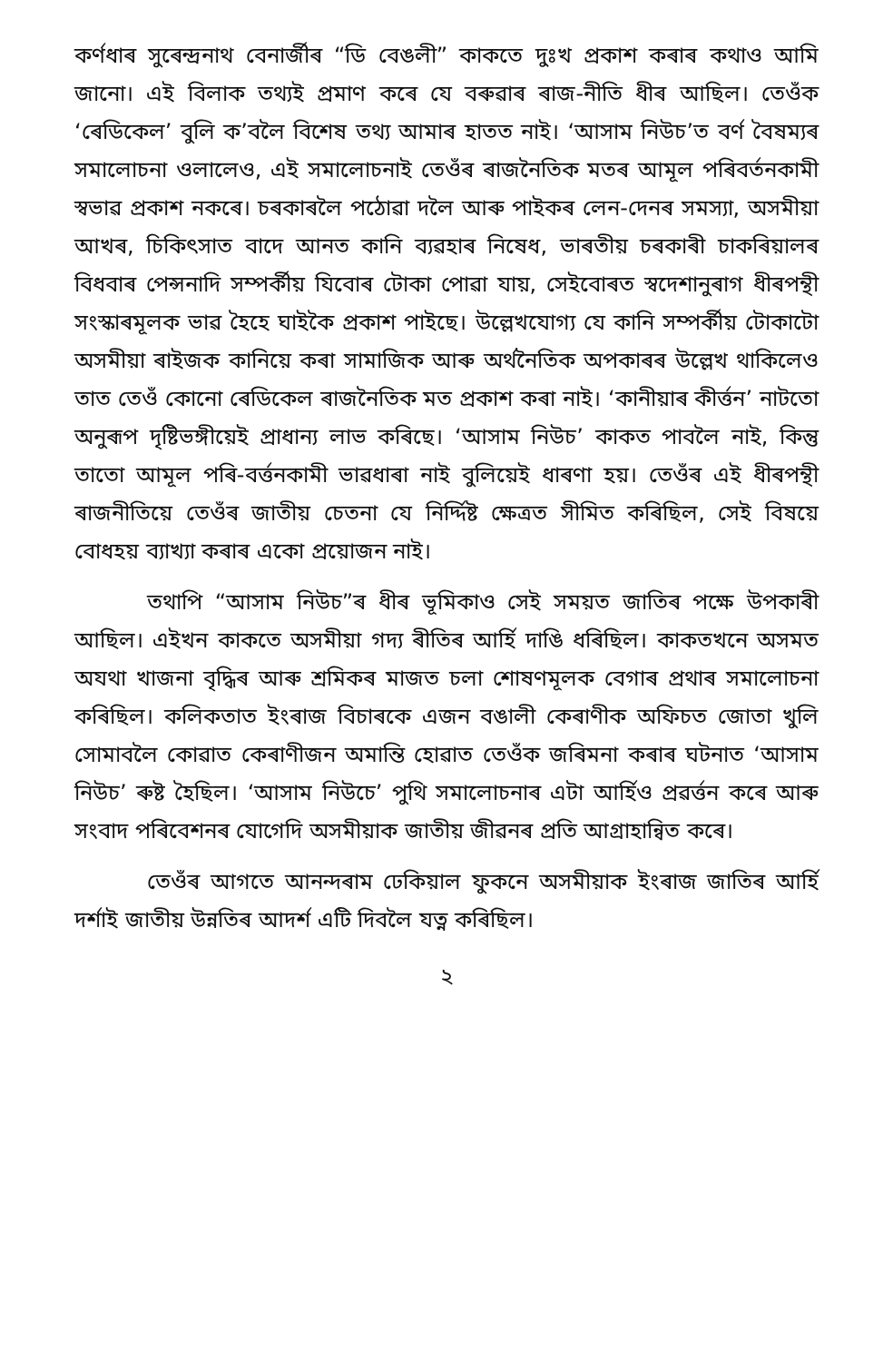কৰ্ণধাৰ সুৰেন্দ্ৰনাথ বেনাৰ্জীৰ “ডি বেঙলী” কাকতে দুঃখ প্ৰকাশ কৰাৰ কথাও আমি জানো। এই বিলাক তথ্যই প্ৰমাণ কৰে যে বৰুৱাৰ ৰাজ-নীতি ধীৰ আছিল। তেওঁক ‘ৰেডিকেল’ বুলি ক’বলৈ বিশেষ তথ্য আমাৰ হাতত নাই। ‘আসাম নিউচ’ত বৰ্ণ বৈষম্যৰ সমালোচনা ওলালেও, এই সমালোচনাই তেওঁৰ ৰাজনৈতিক মতৰ আমূল পৰিবৰ্তনকামী স্বভাৱ প্ৰকাশ নকৰে। চৰকাৰলৈ পঠোৱা দলৈ আৰু পাইকৰ লেন-দেনৰ সমস্যা, অসমীয়া আখৰ, চিকিৎসাত বাদে আনত কানি ব্যৱহাৰ নিষেধ, ভাৰতীয় চৰকাৰী চাকৰিয়ালৰ বিধবাৰ পেন্সনাদি সম্পৰ্কীয় যিবোৰ টোকা পোৱা যায়, সেইবোৰত স্বদেশানুৰাগ ধীৰপন্থী সংস্কাৰমূলক ভাৱ হৈহে ঘাইকৈ প্ৰকাশ পাইছে। উল্লেখযোগ্য যে কানি সম্পৰ্কীয় টোকাটো অসমীয়া ৰাইজক কানিয়ে কৰা সামাজিক আৰু অৰ্থনৈতিক অপকাৰৰ উল্লেখ থাকিলেও তাত তেওঁ কোনো ৰেডিকেল ৰাজনৈতিক মত প্ৰকাশ কৰা নাই। ‘কানীয়াৰ কীৰ্ত্তন’ নাটতো অনুৰূপ দৃষ্টিভঙ্গীয়েই প্ৰাধান্য লাভ কৰিছে। ‘আসাম নিউচ’ কাকত পাবলৈ নাই, কিন্তু তাতো আমূল পৰি-বৰ্ত্তনকামী ভাৱধাৰা নাই বুলিয়েই ধাৰণা হয়। তেওঁৰ এই ধীৰপন্থী ৰাজনীতিয়ে তেওঁৰ জাতীয় চেতনা যে নিৰ্দ্দিষ্ট ক্ষেত্ৰত সীমিত কৰিছিল, সেই বিষয়ে বোধহয় ব্যাখ্যা কৰাৰ একো প্ৰয়োজন নাই।
তথাপি “আসাম নিউচ”ৰ ধীৰ ভূমিকাও সেই সময়ত জাতিৰ পক্ষে উপকাৰী আছিল। এইখন কাকতে অসমীয়া গদ্য ৰীতিৰ আৰ্হি দাঙি ধৰিছিল। কাকতখনে অসমত অযথা খাজনা বৃদ্ধিৰ আৰু শ্ৰমিকৰ মাজত চলা শোষণমূলক বেগাৰ প্ৰথাৰ সমালোচনা কৰিছিল। কলিকতাত ইংৰাজ বিচাৰকে এজন বঙালী কেৰাণীক অফিচত জোতা খুলি সোমাবলৈ কোৱাত কেৰাণীজন অমান্তি হোৱাত তেওঁক জৰিমনা কৰাৰ ঘটনাত ‘আসাম নিউচ’ ৰুষ্ট হৈছিল। ‘আসাম নিউচে’ পুথি সমালোচনাৰ এটা আৰ্হিও প্ৰৱৰ্ত্তন কৰে আৰু সংবাদ পৰিবেশনৰ যোগেদি অসমীয়াক জাতীয় জীৱনৰ প্ৰতি আগ্ৰাহান্বিত কৰে।
তেওঁৰ আগতে আনন্দৰাম ঢেকিয়াল ফুকনে অসমীয়াক ইংৰাজ জাতিৰ আৰ্হি দৰ্শাই জাতীয় উন্নতিৰ আদৰ্শ এটি দিবলৈ যত্ন কৰিছিল।
২